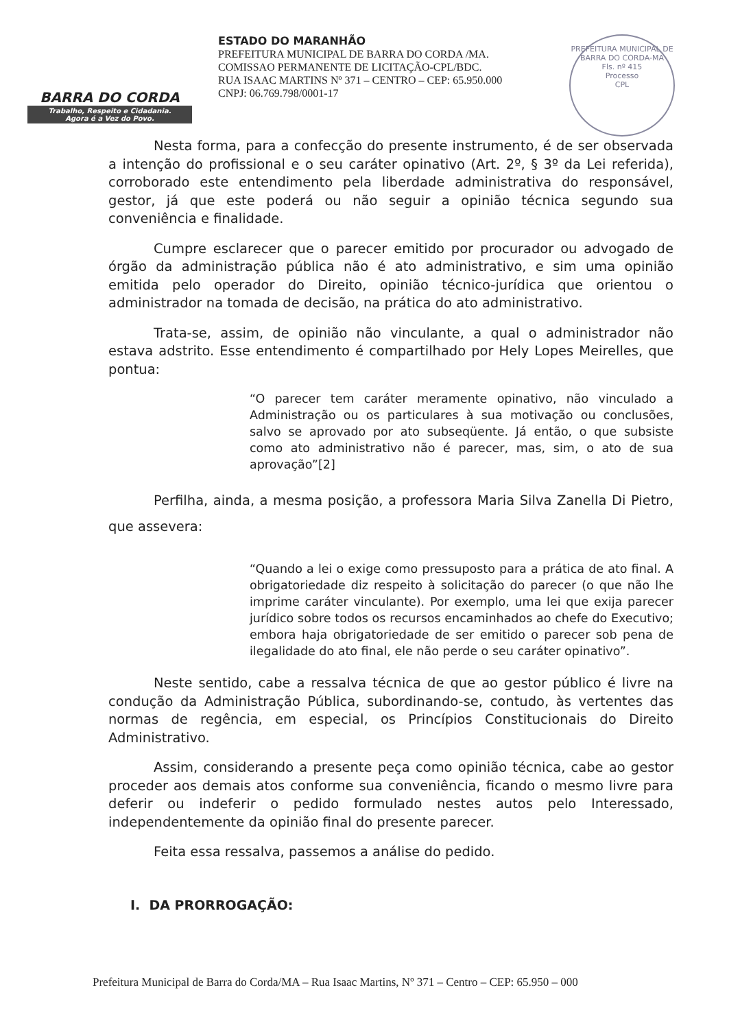BARRA DO CORDA
Trabalho, Respeito e Cidadania.
Agora é a Vez do Povo.
ESTADO DO MARANHÃO
PREFEITURA MUNICIPAL DE BARRA DO CORDA /MA.
COMISSAO PERMANENTE DE LICITAÇÃO-CPL/BDC.
RUA ISAAC MARTINS Nº 371 – CENTRO – CEP: 65.950.000
CNPJ: 06.769.798/0001-17
PREFEITURA MUNICIPAL DE BARRA DO CORDA-MA
Fls. nº 415
Processo
CPL
Nesta forma, para a confecção do presente instrumento, é de ser observada a intenção do profissional e o seu caráter opinativo (Art. 2º, § 3º da Lei referida), corroborado este entendimento pela liberdade administrativa do responsável, gestor, já que este poderá ou não seguir a opinião técnica segundo sua conveniência e finalidade.
Cumpre esclarecer que o parecer emitido por procurador ou advogado de órgão da administração pública não é ato administrativo, e sim uma opinião emitida pelo operador do Direito, opinião técnico-jurídica que orientou o administrador na tomada de decisão, na prática do ato administrativo.
Trata-se, assim, de opinião não vinculante, a qual o administrador não estava adstrito. Esse entendimento é compartilhado por Hely Lopes Meirelles, que pontua:
“O parecer tem caráter meramente opinativo, não vinculado a Administração ou os particulares à sua motivação ou conclusões, salvo se aprovado por ato subseqüente. Já então, o que subsiste como ato administrativo não é parecer, mas, sim, o ato de sua aprovação”[2]
Perfilha, ainda, a mesma posição, a professora Maria Silva Zanella Di Pietro, que assevera:
“Quando a lei o exige como pressuposto para a prática de ato final. A obrigatoriedade diz respeito à solicitação do parecer (o que não lhe imprime caráter vinculante). Por exemplo, uma lei que exija parecer jurídico sobre todos os recursos encaminhados ao chefe do Executivo; embora haja obrigatoriedade de ser emitido o parecer sob pena de ilegalidade do ato final, ele não perde o seu caráter opinativo”.
Neste sentido, cabe a ressalva técnica de que ao gestor público é livre na condução da Administração Pública, subordinando-se, contudo, às vertentes das normas de regência, em especial, os Princípios Constitucionais do Direito Administrativo.
Assim, considerando a presente peça como opinião técnica, cabe ao gestor proceder aos demais atos conforme sua conveniência, ficando o mesmo livre para deferir ou indeferir o pedido formulado nestes autos pelo Interessado, independentemente da opinião final do presente parecer.
Feita essa ressalva, passemos a análise do pedido.
I. DA PRORROGAÇÃO:
Prefeitura Municipal de Barra do Corda/MA – Rua Isaac Martins, Nº 371 – Centro – CEP: 65.950 – 000